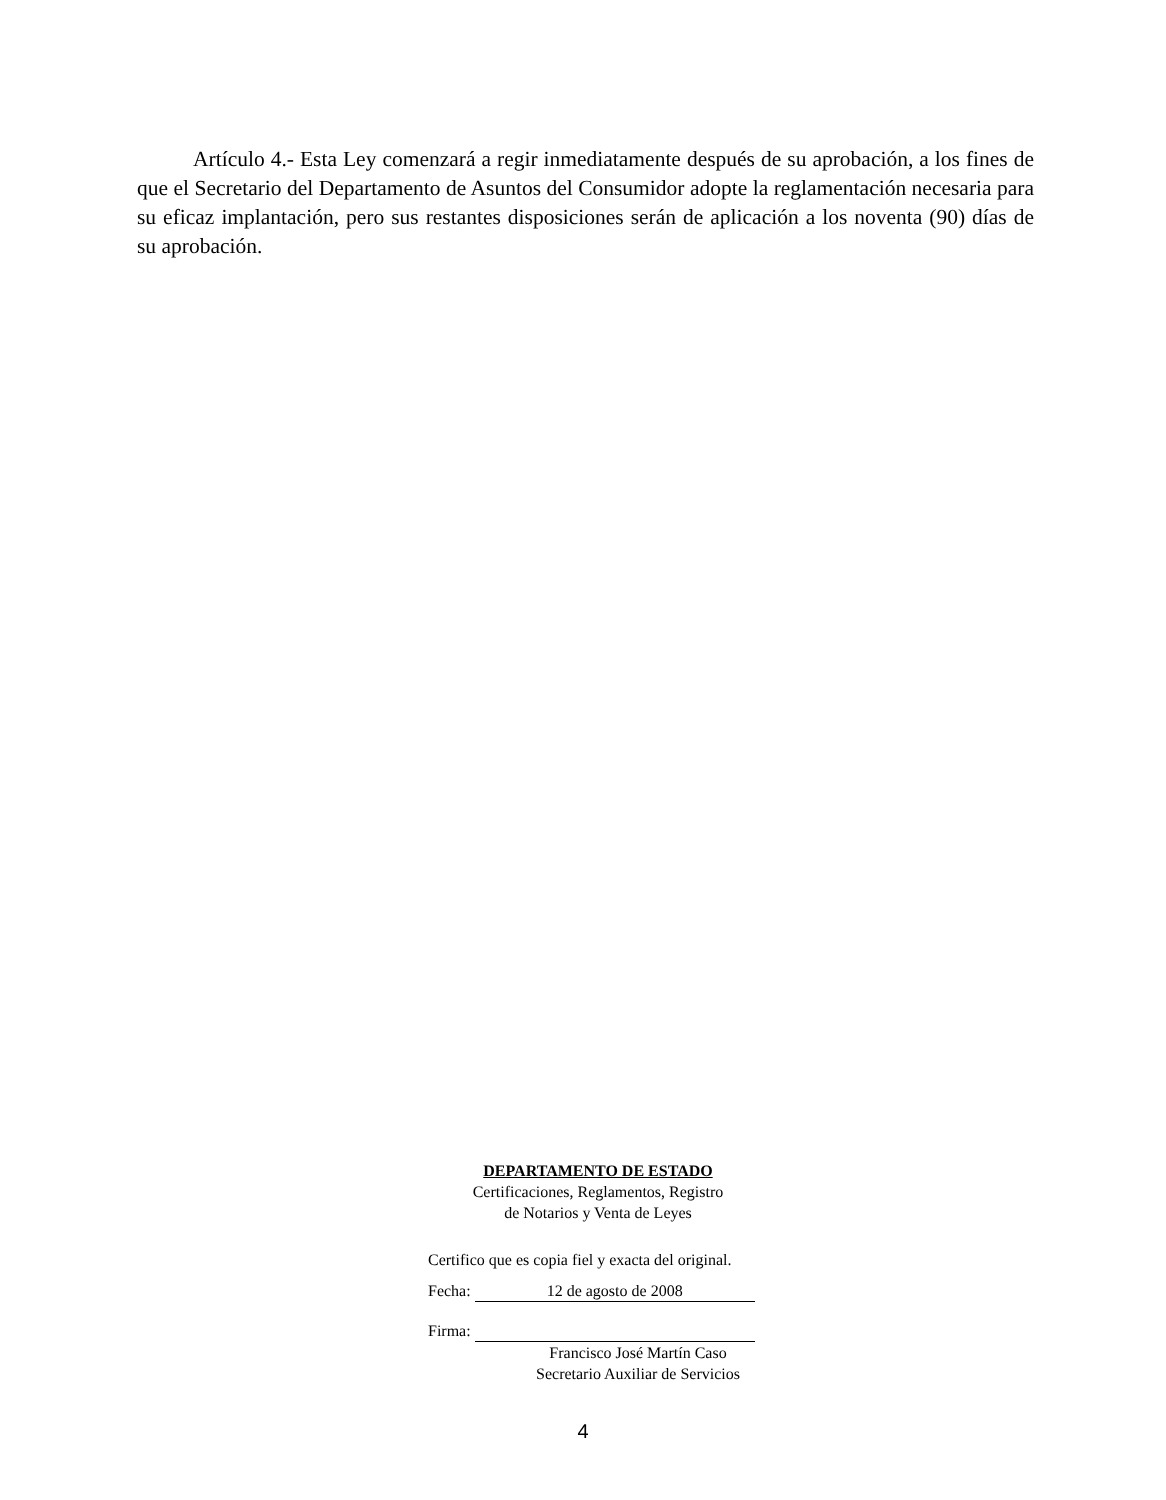Artículo 4.- Esta Ley comenzará a regir inmediatamente después de su aprobación, a los fines de que el Secretario del Departamento de Asuntos del Consumidor adopte la reglamentación necesaria para su eficaz implantación, pero sus restantes disposiciones serán de aplicación a los noventa (90) días de su aprobación.
DEPARTAMENTO DE ESTADO
Certificaciones, Reglamentos, Registro
de Notarios y Venta de Leyes
Certifico que es copia fiel y exacta del original.
Fecha: 12 de agosto de 2008
Firma:
Francisco José Martín Caso
Secretario Auxiliar de Servicios
4